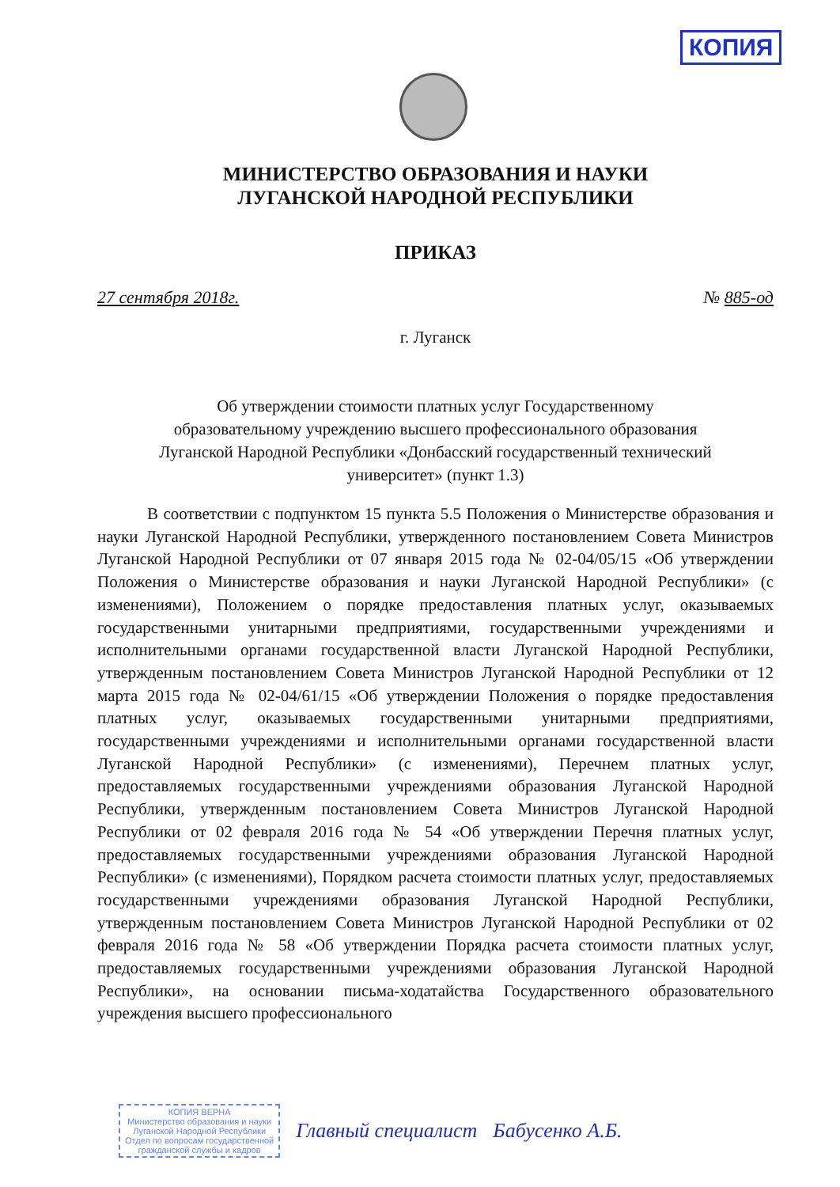КОПИЯ
МИНИСТЕРСТВО ОБРАЗОВАНИЯ И НАУКИ
ЛУГАНСКОЙ НАРОДНОЙ РЕСПУБЛИКИ
ПРИКАЗ
27 сентября 2018г. № 885-од
г. Луганск
Об утверждении стоимости платных услуг Государственному
образовательному учреждению высшего профессионального образования
Луганской Народной Республики «Донбасский государственный технический
университет» (пункт 1.3)
В соответствии с подпунктом 15 пункта 5.5 Положения о Министерстве образования и науки Луганской Народной Республики, утвержденного постановлением Совета Министров Луганской Народной Республики от 07 января 2015 года № 02-04/05/15 «Об утверждении Положения о Министерстве образования и науки Луганской Народной Республики» (с изменениями), Положением о порядке предоставления платных услуг, оказываемых государственными унитарными предприятиями, государственными учреждениями и исполнительными органами государственной власти Луганской Народной Республики, утвержденным постановлением Совета Министров Луганской Народной Республики от 12 марта 2015 года № 02-04/61/15 «Об утверждении Положения о порядке предоставления платных услуг, оказываемых государственными унитарными предприятиями, государственными учреждениями и исполнительными органами государственной власти Луганской Народной Республики» (с изменениями), Перечнем платных услуг, предоставляемых государственными учреждениями образования Луганской Народной Республики, утвержденным постановлением Совета Министров Луганской Народной Республики от 02 февраля 2016 года № 54 «Об утверждении Перечня платных услуг, предоставляемых государственными учреждениями образования Луганской Народной Республики» (с изменениями), Порядком расчета стоимости платных услуг, предоставляемых государственными учреждениями образования Луганской Народной Республики, утвержденным постановлением Совета Министров Луганской Народной Республики от 02 февраля 2016 года № 58 «Об утверждении Порядка расчета стоимости платных услуг, предоставляемых государственными учреждениями образования Луганской Народной Республики», на основании письма-ходатайства Государственного образовательного учреждения высшего профессионального
КОПИЯ ВЕРНА
Министерство образования и науки
Луганской Народной Республики
Отдел по вопросам государственной
гражданской службы и кадров
Главный специалист Бабусенко А.Б.